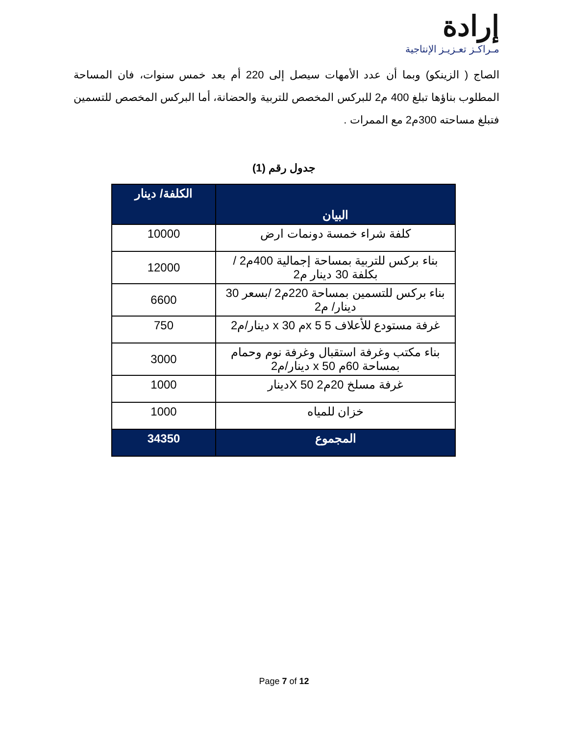إرادة
مـراكـز تعـزيـز الإنتاجية
الصاج ( الزينكو) وبما أن عدد الأمهات سيصل إلى 220 أم بعد خمس سنوات، فان المساحة المطلوب بناؤها تبلغ 400 م2 للبركس المخصص للتربية والحضانة، أما البركس المخصص للتسمين فتبلغ مساحته 300م2 مع الممرات .
جدول رقم (1)
| البيان | الكلفة/ دينار |
| --- | --- |
| كلفة شراء خمسة دونمات ارض | 10000 |
| بناء بركس للتربية بمساحة إجمالية 400م2 /بكلفة 30 دينار م2 | 12000 |
| بناء بركس للتسمين بمساحة 220م2 /بسعر 30 دينار/ م2 | 6600 |
| غرفة مستودع للأعلاف 5 x 5م x 30 دينار/م2 | 750 |
| بناء مكتب وغرفة استقبال وغرفة نوم وحمام بمساحة 60م x 50 دينار/م2 | 3000 |
| غرفة مسلخ 20م2 X 50دينار | 1000 |
| خزان للمياه | 1000 |
| المجموع | 34350 |
Page 7 of 12